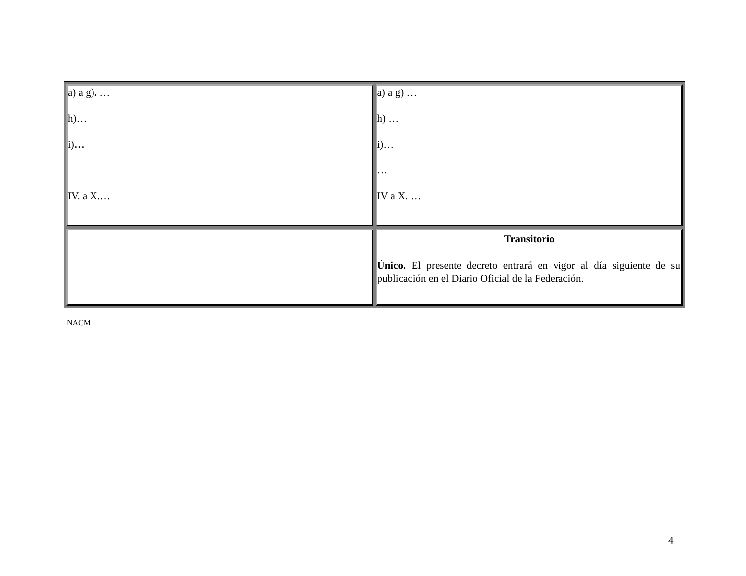| a) a g) . … h)… i) … IV. a X.… | a) a g) … h) … i)… … IV a X. … |
| | Transitorio Único. El presente decreto entrará en vigor al día siguiente de su publicación en el Diario Oficial de la Federación. |
NACM
4